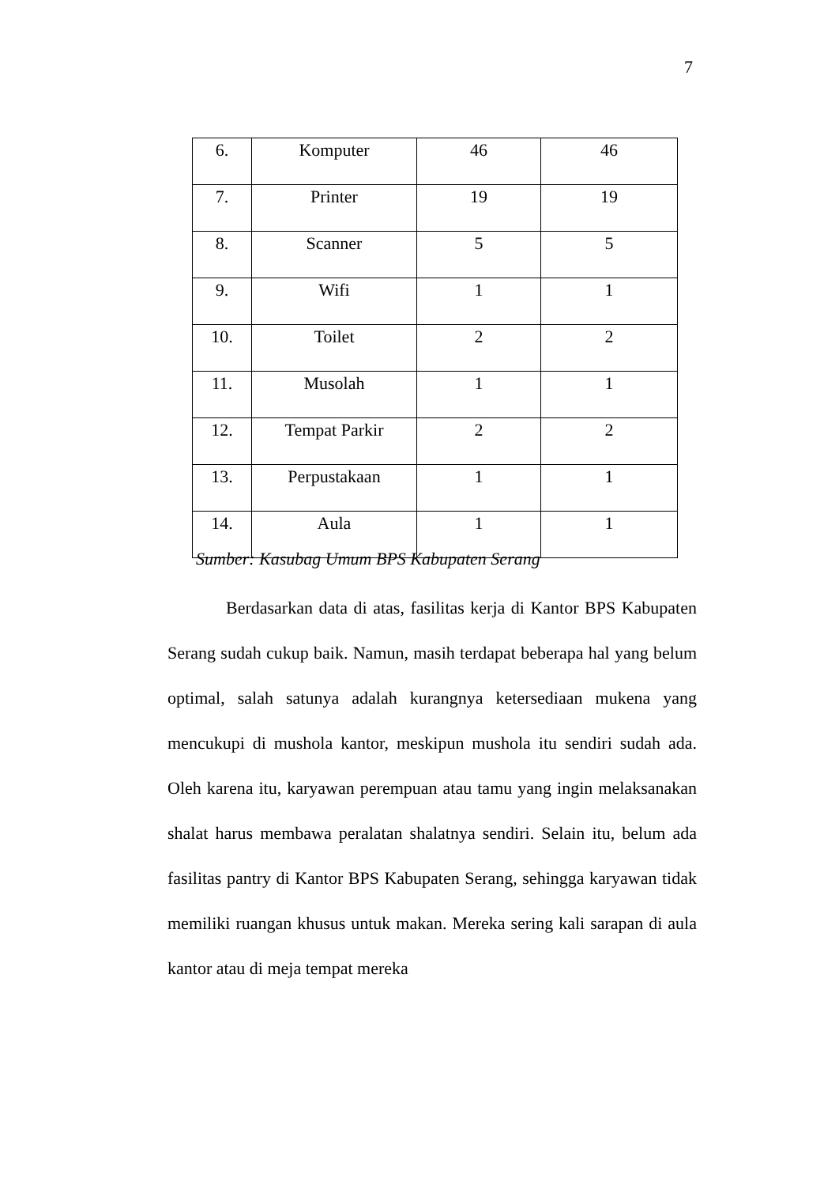7
| 6. | Komputer | 46 | 46 |
| 7. | Printer | 19 | 19 |
| 8. | Scanner | 5 | 5 |
| 9. | Wifi | 1 | 1 |
| 10. | Toilet | 2 | 2 |
| 11. | Musolah | 1 | 1 |
| 12. | Tempat Parkir | 2 | 2 |
| 13. | Perpustakaan | 1 | 1 |
| 14. | Aula | 1 | 1 |
Sumber: Kasubag Umum BPS Kabupaten Serang
Berdasarkan data di atas, fasilitas kerja di Kantor BPS Kabupaten Serang sudah cukup baik. Namun, masih terdapat beberapa hal yang belum optimal, salah satunya adalah kurangnya ketersediaan mukena yang mencukupi di mushola kantor, meskipun mushola itu sendiri sudah ada. Oleh karena itu, karyawan perempuan atau tamu yang ingin melaksanakan shalat harus membawa peralatan shalatnya sendiri. Selain itu, belum ada fasilitas pantry di Kantor BPS Kabupaten Serang, sehingga karyawan tidak memiliki ruangan khusus untuk makan. Mereka sering kali sarapan di aula kantor atau di meja tempat mereka